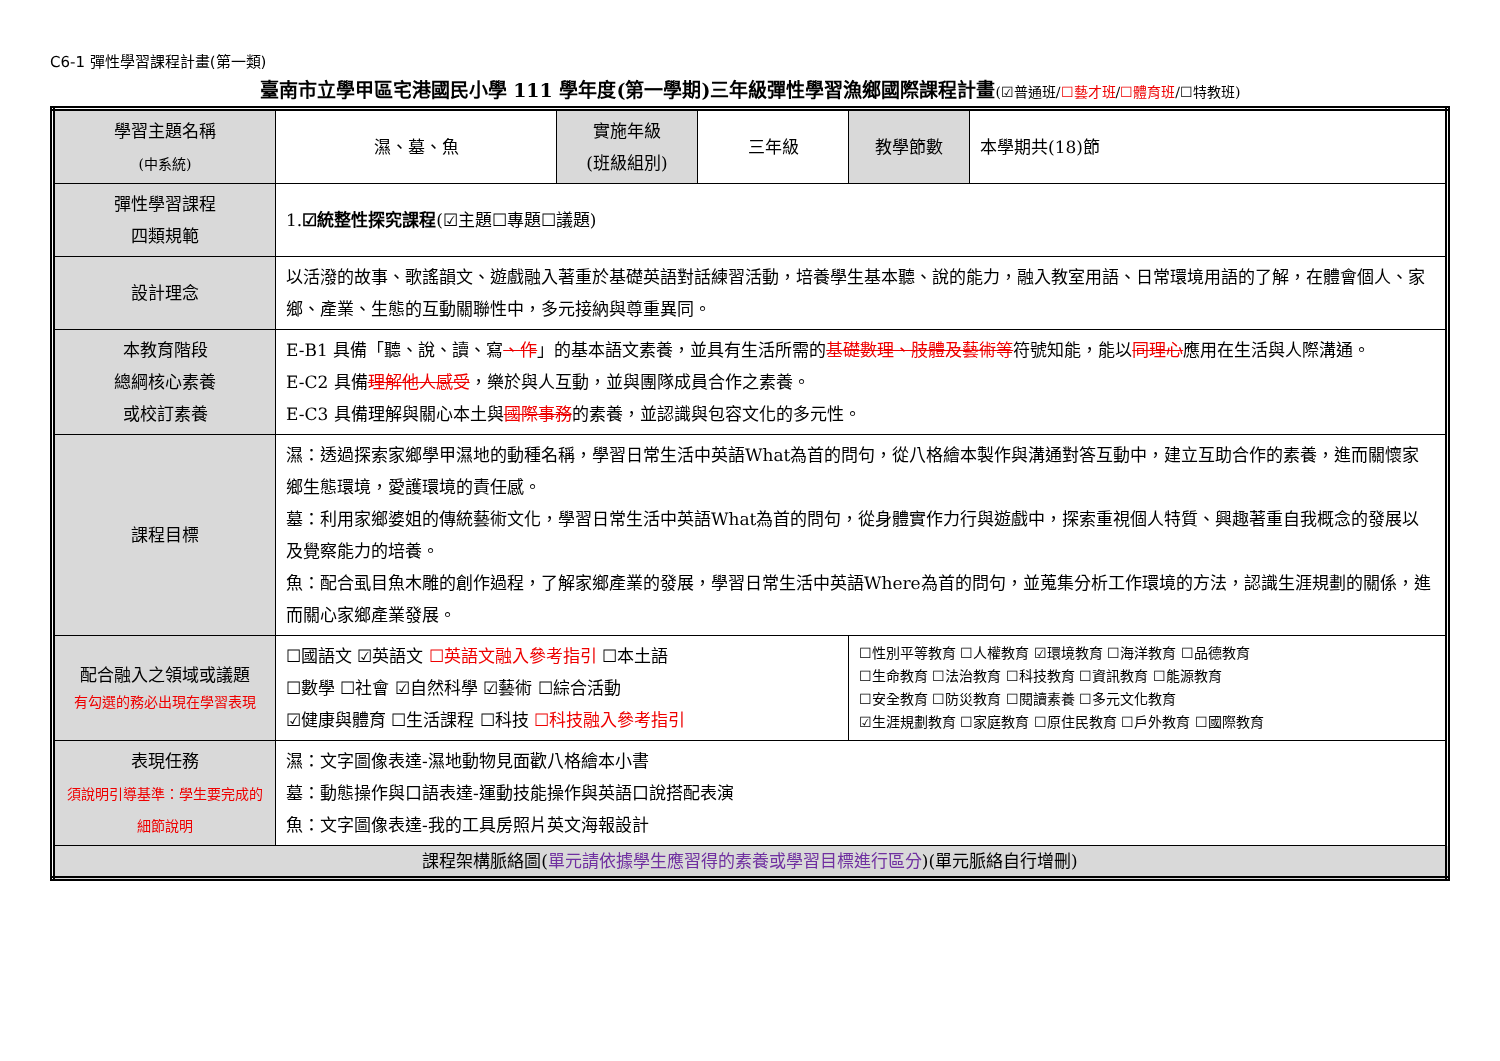C6-1 彈性學習課程計畫(第一類)
臺南市立學甲區宅港國民小學 111 學年度(第一學期)三年級彈性學習漁鄉國際課程計畫(☑普通班/☐藝才班/☐體育班/☐特教班)
| 學習主題名稱 (中系統) | 濕、墓、魚 | 實施年級 (班級組別) | 三年級 | 教學節數 | 本學期共(18)節 |
| 彈性學習課程 四類規範 | 1. ☑統整性探究課程 (☑主題☐專題☐議題) | | | | |
| 設計理念 | 以活潑的故事、歌謠韻文、遊戲融入著重於基礎英語對話練習活動，培養學生基本聽、說的能力，融入教室用語、日常環境用語的了解，在體會個人、家鄉、產業、生態的互動關聯性中，多元接納與尊重異同。 | | | | |
| 本教育階段 總綱核心素養 或校訂素養 | E-B1 具備「聽、說、讀、寫 、作 」的基本語文素養，並具有生活所需的 基礎數理、肢體及藝術等 符號知能，能以 同理心 應用在生活與人際溝通。 E-C2 具備 理解他人感受 ，樂於與人互動，並與團隊成員合作之素養。 E-C3 具備理解與關心本土與 國際事務 的素養，並認識與包容文化的多元性。 | | | | |
| 課程目標 | 濕：透過探索家鄉學甲濕地的動種名稱，學習日常生活中英語What為首的問句，從八格繪本製作與溝通對答互動中，建立互助合作的素養，進而關懷家鄉生態環境，愛護環境的責任感。 墓：利用家鄉婆姐的傳統藝術文化，學習日常生活中英語What為首的問句，從身體實作力行與遊戲中，探索重視個人特質、興趣著重自我概念的發展以及覺察能力的培養。 魚：配合虱目魚木雕的創作過程，了解家鄉產業的發展，學習日常生活中英語Where為首的問句，並蒐集分析工作環境的方法，認識生涯規劃的關係，進而關心家鄉產業發展。 | | | | |
| 配合融入之領域或議題 有勾選的務必出現在學習表現 | ☐國語文 ☑英語文 ☐英語文融入參考指引 ☐本土語 ☐數學 ☐社會 ☑自然科學 ☑藝術 ☐綜合活動 ☑健康與體育 ☐生活課程 ☐科技 ☐科技融入參考指引 | | | ☐性別平等教育 ☐人權教育 ☑環境教育 ☐海洋教育 ☐品德教育 ☐生命教育 ☐法治教育 ☐科技教育 ☐資訊教育 ☐能源教育 ☐安全教育 ☐防災教育 ☐閱讀素養 ☐多元文化教育 ☑生涯規劃教育 ☐家庭教育 ☐原住民教育 ☐戶外教育 ☐國際教育 | |
| 表現任務 須說明引導基準：學生要完成的細節說明 | 濕：文字圖像表達-濕地動物見面歡八格繪本小書 墓：動態操作與口語表達-運動技能操作與英語口說搭配表演 魚：文字圖像表達-我的工具房照片英文海報設計 | | | | |
| 課程架構脈絡圖( 單元請依據學生應習得的素養或學習目標進行區分 )(單元脈絡自行增刪) | | | | | |